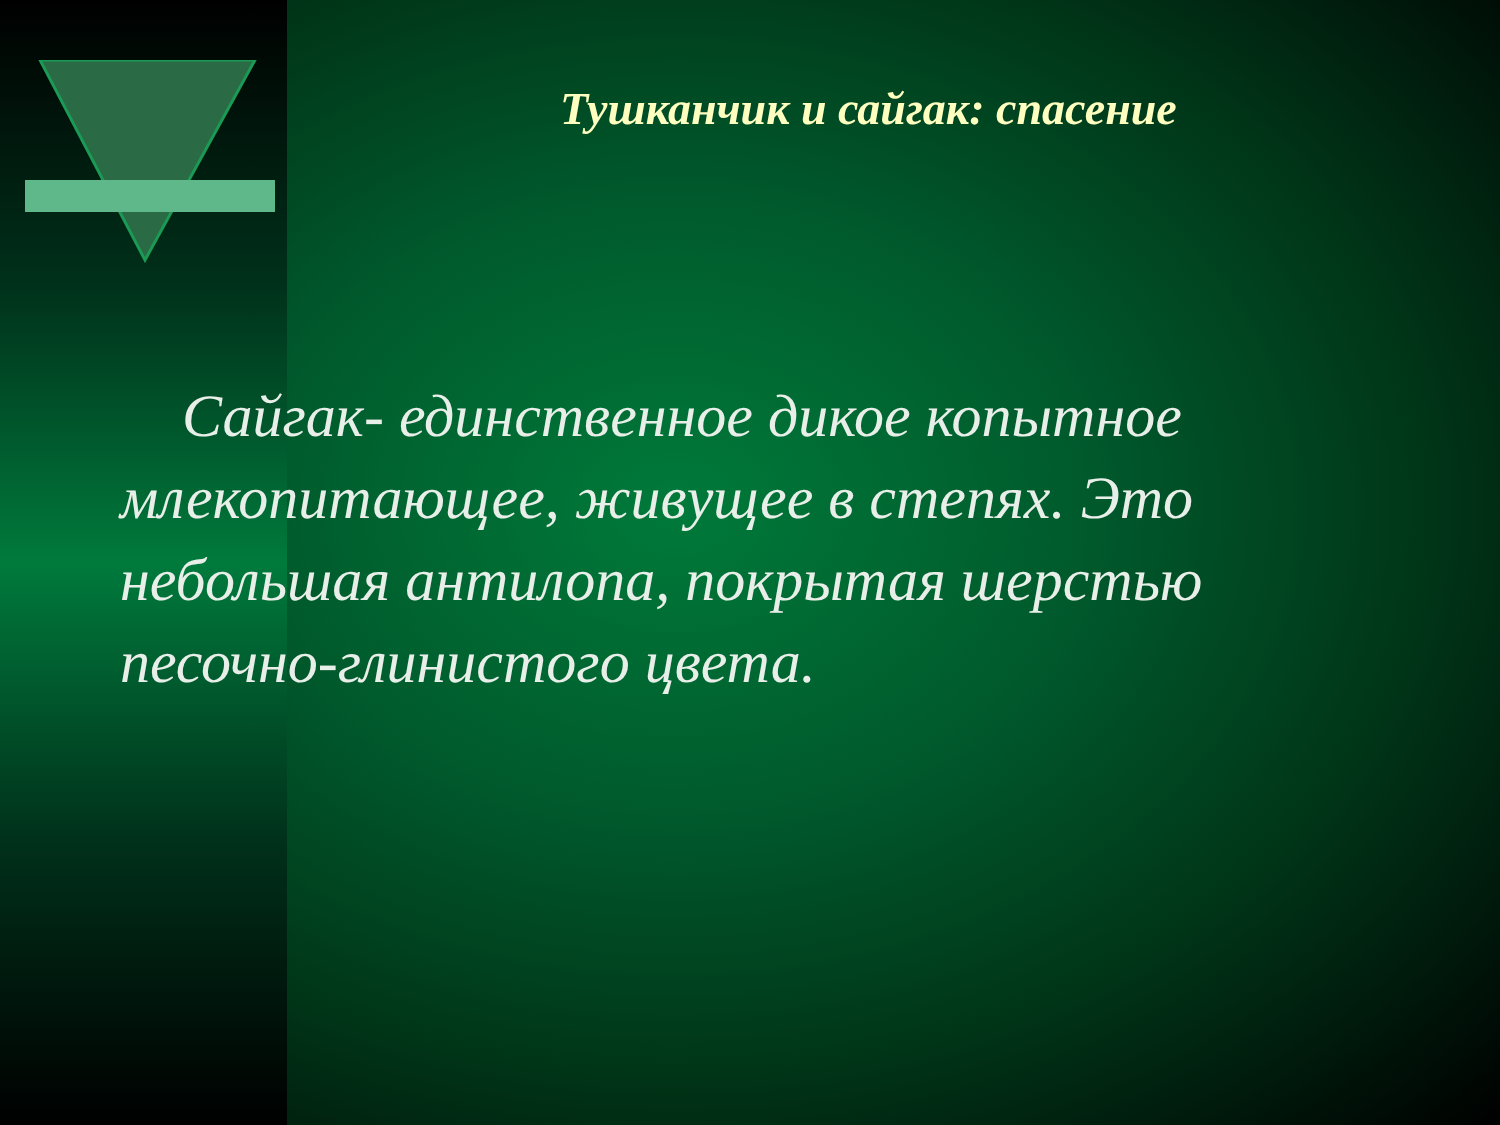Тушканчик и сайгак: спасение
Сайгак- единственное дикое копытное млекопитающее, живущее в степях. Это небольшая антилопа, покрытая шерстью песочно-глинистого цвета.